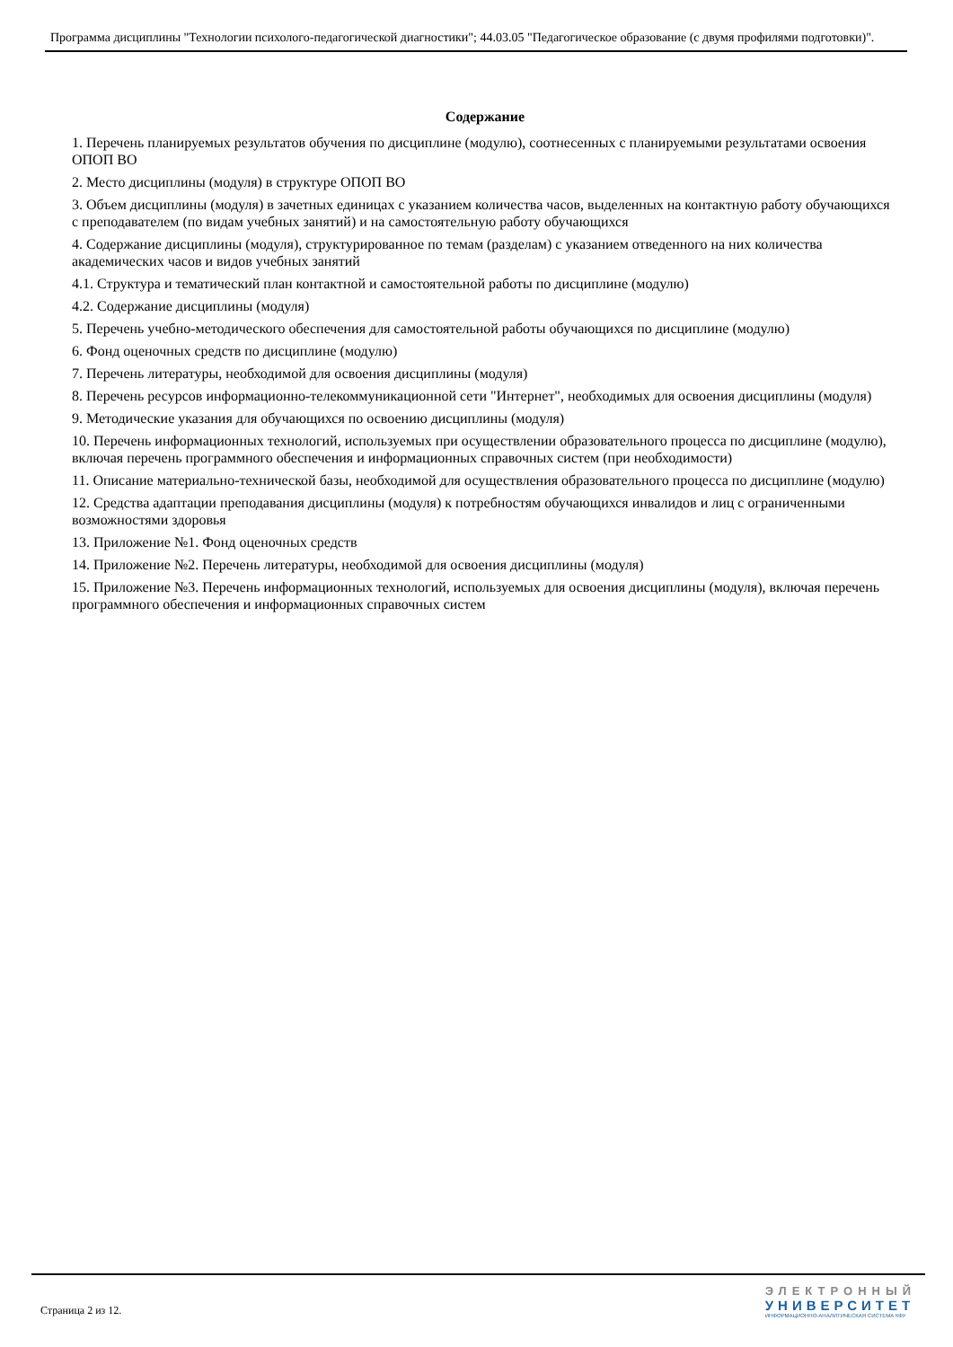Программа дисциплины "Технологии психолого-педагогической диагностики"; 44.03.05 "Педагогическое образование (с двумя профилями подготовки)".
Содержание
1. Перечень планируемых результатов обучения по дисциплине (модулю), соотнесенных с планируемыми результатами освоения ОПОП ВО
2. Место дисциплины (модуля) в структуре ОПОП ВО
3. Объем дисциплины (модуля) в зачетных единицах с указанием количества часов, выделенных на контактную работу обучающихся с преподавателем (по видам учебных занятий) и на самостоятельную работу обучающихся
4. Содержание дисциплины (модуля), структурированное по темам (разделам) с указанием отведенного на них количества академических часов и видов учебных занятий
4.1. Структура и тематический план контактной и самостоятельной работы по дисциплине (модулю)
4.2. Содержание дисциплины (модуля)
5. Перечень учебно-методического обеспечения для самостоятельной работы обучающихся по дисциплине (модулю)
6. Фонд оценочных средств по дисциплине (модулю)
7. Перечень литературы, необходимой для освоения дисциплины (модуля)
8. Перечень ресурсов информационно-телекоммуникационной сети "Интернет", необходимых для освоения дисциплины (модуля)
9. Методические указания для обучающихся по освоению дисциплины (модуля)
10. Перечень информационных технологий, используемых при осуществлении образовательного процесса по дисциплине (модулю), включая перечень программного обеспечения и информационных справочных систем (при необходимости)
11. Описание материально-технической базы, необходимой для осуществления образовательного процесса по дисциплине (модулю)
12. Средства адаптации преподавания дисциплины (модуля) к потребностям обучающихся инвалидов и лиц с ограниченными возможностями здоровья
13. Приложение №1. Фонд оценочных средств
14. Приложение №2. Перечень литературы, необходимой для освоения дисциплины (модуля)
15. Приложение №3. Перечень информационных технологий, используемых для освоения дисциплины (модуля), включая перечень программного обеспечения и информационных справочных систем
Страница 2 из 12.
ЭЛЕКТРОННЫЙ
УНИВЕРСИТЕТ
ИНФОРМАЦИОННО-АНАЛИТИЧЕСКАЯ СИСТЕМА КФУ